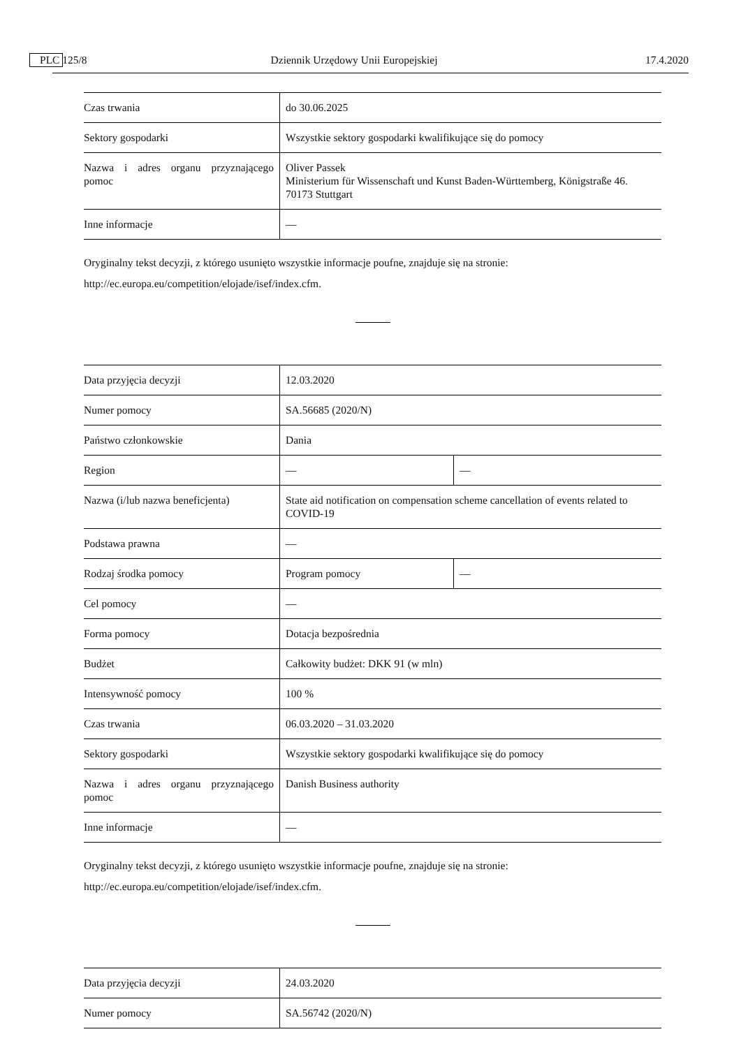C 125/8 PL Dziennik Urzędowy Unii Europejskiej 17.4.2020
| Czas trwania | do 30.06.2025 |
| Sektory gospodarki | Wszystkie sektory gospodarki kwalifikujące się do pomocy |
| Nazwa i adres organu przyznającego pomoc | Oliver Passek Ministerium für Wissenschaft und Kunst Baden-Württemberg, Königstraße 46. 70173 Stuttgart |
| Inne informacje | — |
Oryginalny tekst decyzji, z którego usunięto wszystkie informacje poufne, znajduje się na stronie:
http://ec.europa.eu/competition/elojade/isef/index.cfm.
| Data przyjęcia decyzji | 12.03.2020 | |
| Numer pomocy | SA.56685 (2020/N) | |
| Państwo członkowskie | Dania | |
| Region | — | — |
| Nazwa (i/lub nazwa beneficjenta) | State aid notification on compensation scheme cancellation of events related to COVID-19 | |
| Podstawa prawna | — | |
| Rodzaj środka pomocy | Program pomocy | — |
| Cel pomocy | — | |
| Forma pomocy | Dotacja bezpośrednia | |
| Budżet | Całkowity budżet: DKK 91 (w mln) | |
| Intensywność pomocy | 100 % | |
| Czas trwania | 06.03.2020 – 31.03.2020 | |
| Sektory gospodarki | Wszystkie sektory gospodarki kwalifikujące się do pomocy | |
| Nazwa i adres organu przyznającego pomoc | Danish Business authority | |
| Inne informacje | — | |
Oryginalny tekst decyzji, z którego usunięto wszystkie informacje poufne, znajduje się na stronie:
http://ec.europa.eu/competition/elojade/isef/index.cfm.
| Data przyjęcia decyzji | 24.03.2020 |
| Numer pomocy | SA.56742 (2020/N) |